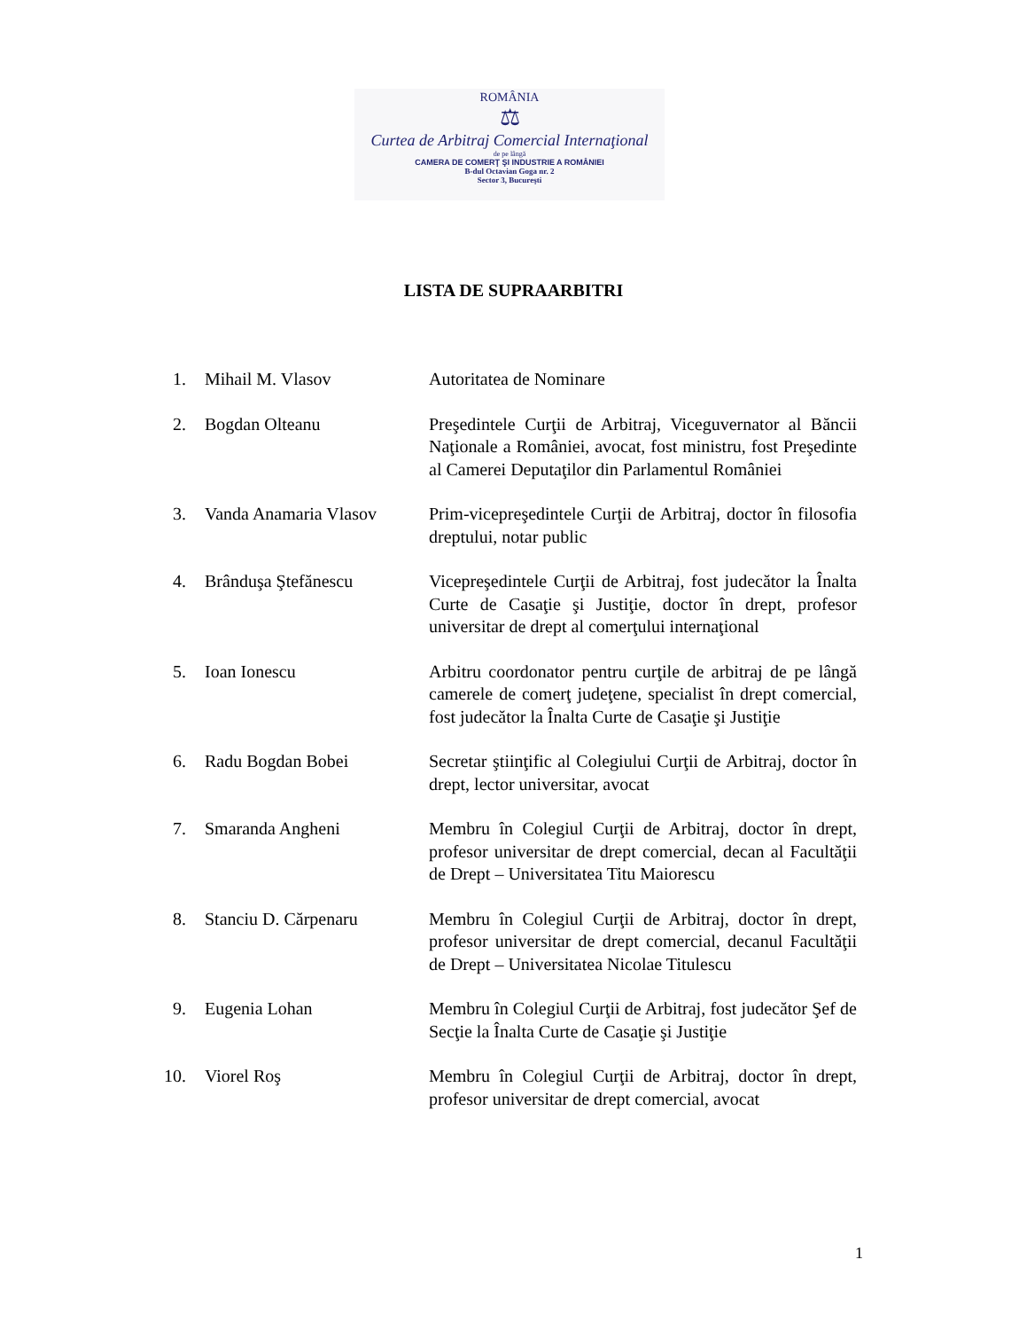ROMÂNIA
⚖
Curtea de Arbitraj Comercial Internaţional
de pe lângă
CAMERA DE COMERŢ ŞI INDUSTRIE A ROMÂNIEI
B-dul Octavian Goga nr. 2
Sector 3, Bucureşti
LISTA DE SUPRAARBITRI
1. Mihail M. Vlasov Autoritatea de Nominare
2. Bogdan Olteanu Preşedintele Curţii de Arbitraj, Viceguvernator al Băncii Naţionale a României, avocat, fost ministru, fost Preşedinte al Camerei Deputaţilor din Parlamentul României
3. Vanda Anamaria Vlasov Prim-vicepreşedintele Curţii de Arbitraj, doctor în filosofia dreptului, notar public
4. Brânduşa Ştefănescu Vicepreşedintele Curţii de Arbitraj, fost judecător la Înalta Curte de Casaţie şi Justiţie, doctor în drept, profesor universitar de drept al comerţului internaţional
5. Ioan Ionescu Arbitru coordonator pentru curţile de arbitraj de pe lângă camerele de comerţ judeţene, specialist în drept comercial, fost judecător la Înalta Curte de Casaţie şi Justiţie
6. Radu Bogdan Bobei Secretar ştiinţific al Colegiului Curţii de Arbitraj, doctor în drept, lector universitar, avocat
7. Smaranda Angheni Membru în Colegiul Curţii de Arbitraj, doctor în drept, profesor universitar de drept comercial, decan al Facultăţii de Drept – Universitatea Titu Maiorescu
8. Stanciu D. Cărpenaru Membru în Colegiul Curţii de Arbitraj, doctor în drept, profesor universitar de drept comercial, decanul Facultăţii de Drept – Universitatea Nicolae Titulescu
9. Eugenia Lohan Membru în Colegiul Curţii de Arbitraj, fost judecător Şef de Secţie la Înalta Curte de Casaţie şi Justiţie
10.
Viorel Roş Membru în Colegiul Curţii de Arbitraj, doctor în drept, profesor universitar de drept comercial, avocat
1